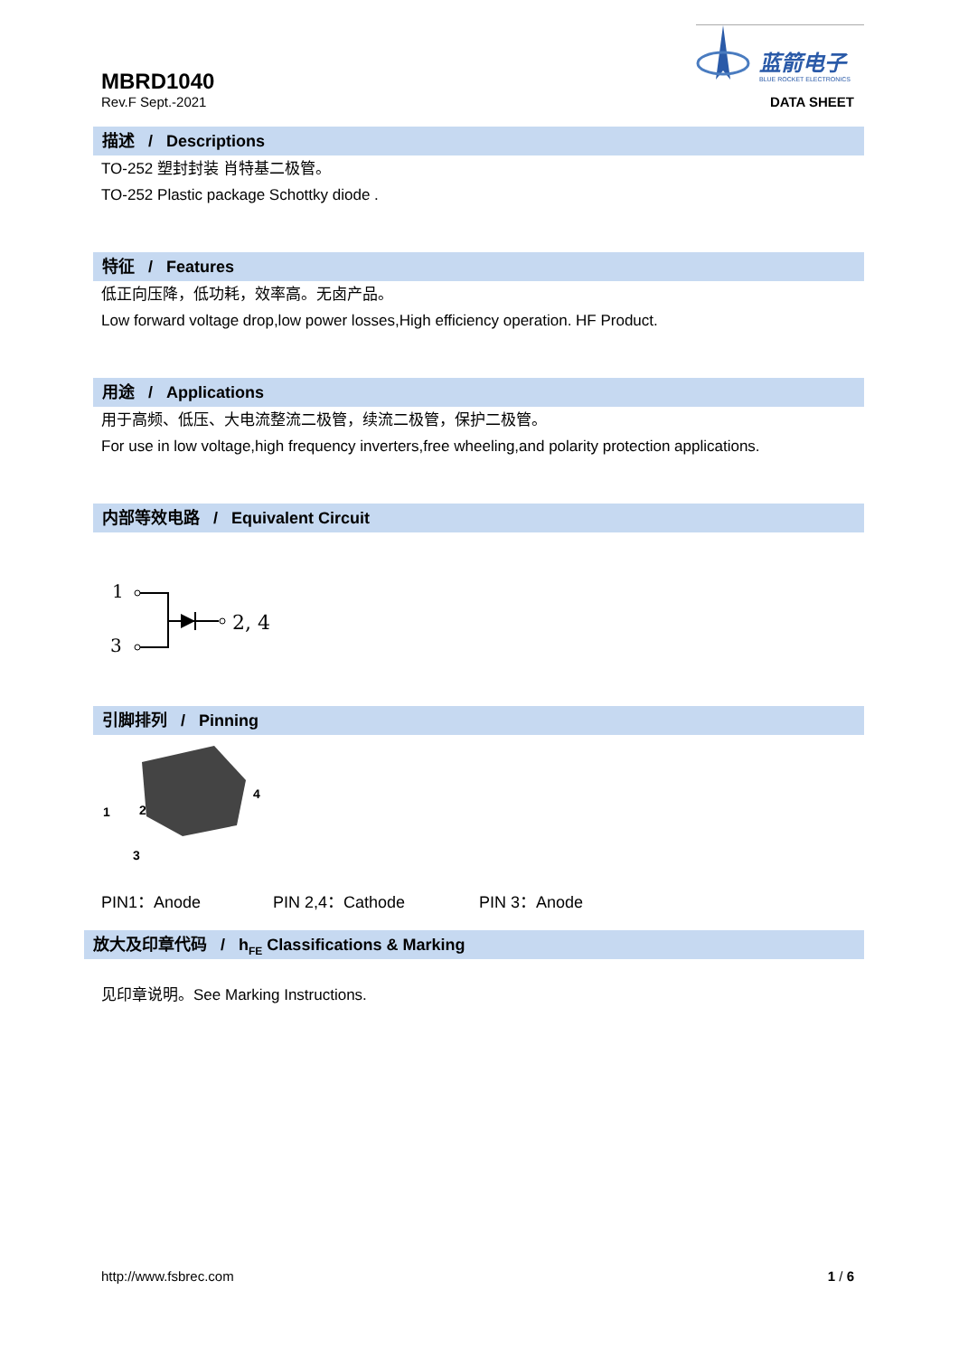MBRD1040
Rev.F Sept.-2021
蓝箭电子
BLUE ROCKET ELECTRONICS
DATA SHEET
描述 / Descriptions
TO-252 塑封封装 肖特基二极管。
TO-252 Plastic package Schottky diode .
特征 / Features
低正向压降，低功耗，效率高。无卤产品。
Low forward voltage drop,low power losses,High efficiency operation. HF Product.
用途 / Applications
用于高频、低压、大电流整流二极管，续流二极管，保护二极管。
For use in low voltage,high frequency inverters,free wheeling,and polarity protection applications.
内部等效电路 / Equivalent Circuit
1
3
2, 4
引脚排列 / Pinning
1
2
3
4
PIN1：Anode PIN 2,4：Cathode PIN 3：Anode
放大及印章代码 / h<sub>FE</sub> Classifications & Marking
见印章说明。See Marking Instructions.
http://www.fsbrec.com 1 / 6